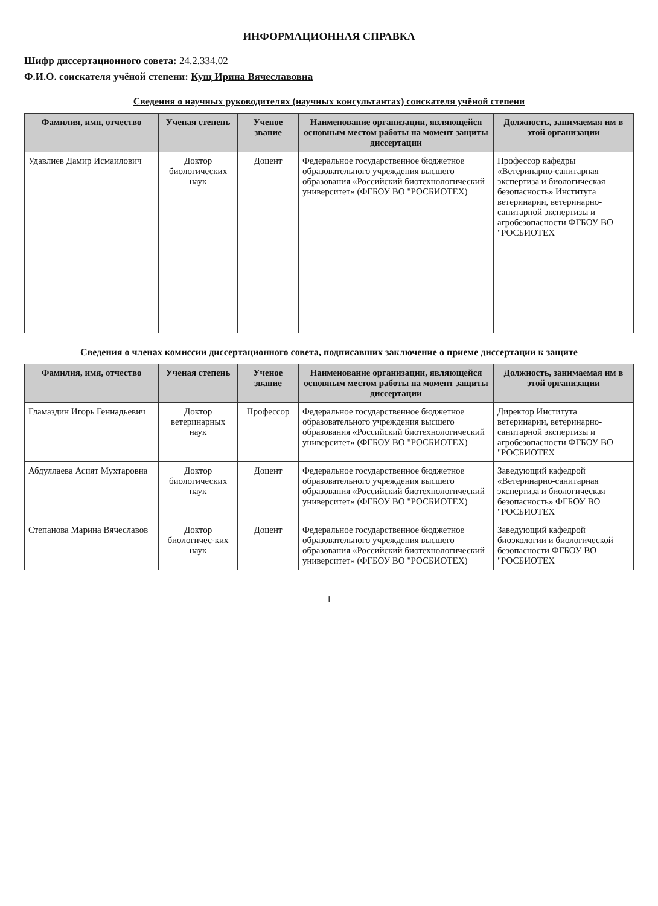ИНФОРМАЦИОННАЯ СПРАВКА
Шифр диссертационного совета: 24.2.334.02
Ф.И.О. соискателя учёной степени: Кущ Ирина Вячеславовна
Сведения о научных руководителях (научных консультантах) соискателя учёной степени
| Фамилия, имя, отчество | Ученая степень | Ученое звание | Наименование организации, являющейся основным местом работы на момент защиты диссертации | Должность, занимаемая им в этой организации |
| --- | --- | --- | --- | --- |
| Удавлиев Дамир Исмаилович | Доктор биологических наук | Доцент | Федеральное государственное бюджетное образовательного учреждения высшего образования «Российский биотехнологический университет» (ФГБОУ ВО "РОСБИОТЕХ) | Профессор кафедры «Ветеринарно-санитарная экспертиза и биологическая безопасность» Института ветеринарии, ветеринарно-санитарной экспертизы и агробезопасности ФГБОУ ВО "РОСБИОТЕХ |
Сведения о членах комиссии диссертационного совета, подписавших заключение о приеме диссертации к защите
| Фамилия, имя, отчество | Ученая степень | Ученое звание | Наименование организации, являющейся основным местом работы на момент защиты диссертации | Должность, занимаемая им в этой организации |
| --- | --- | --- | --- | --- |
| Гламаздин Игорь Геннадьевич | Доктор ветеринарных наук | Профессор | Федеральное государственное бюджетное образовательного учреждения высшего образования «Российский биотехнологический университет» (ФГБОУ ВО "РОСБИОТЕХ) | Директор Института ветеринарии, ветеринарно-санитарной экспертизы и агробезопасности ФГБОУ ВО "РОСБИОТЕХ |
| Абдуллаева Асият Мухтаровна | Доктор биологических наук | Доцент | Федеральное государственное бюджетное образовательного учреждения высшего образования «Российский биотехнологический университет» (ФГБОУ ВО "РОСБИОТЕХ) | Заведующий кафедрой «Ветеринарно-санитарная экспертиза и биологическая безопасность» ФГБОУ ВО "РОСБИОТЕХ |
| Степанова Марина Вячеславов | Доктор биологичес-ких наук | Доцент | Федеральное государственное бюджетное образовательного учреждения высшего образования «Российский биотехнологический университет» (ФГБОУ ВО "РОСБИОТЕХ) | Заведующий кафедрой биоэкологии и биологической безопасности ФГБОУ ВО "РОСБИОТЕХ |
1